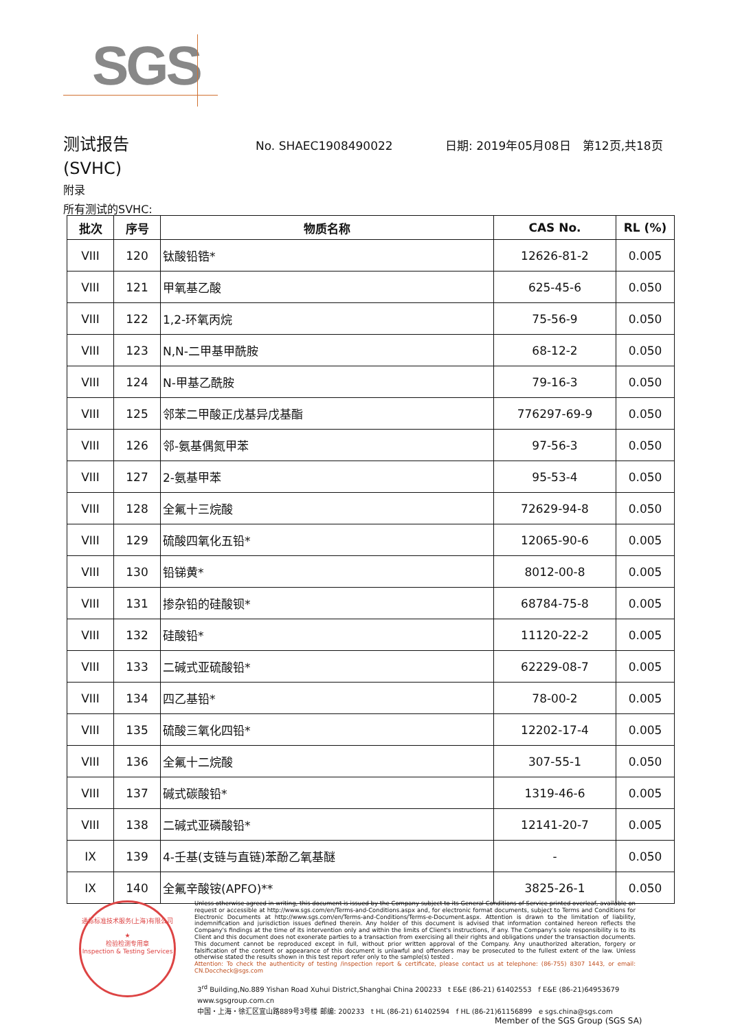SGS
测试报告 No. SHAEC1908490022 日期: 2019年05月08日 第12页,共18页
(SVHC)
附录
所有测试的SVHC:
| 批次 | 序号 | 物质名称 | CAS No. | RL (%) |
| --- | --- | --- | --- | --- |
| VIII | 120 | 钛酸铅锆* | 12626-81-2 | 0.005 |
| VIII | 121 | 甲氧基乙酸 | 625-45-6 | 0.050 |
| VIII | 122 | 1,2-环氧丙烷 | 75-56-9 | 0.050 |
| VIII | 123 | N,N-二甲基甲酰胺 | 68-12-2 | 0.050 |
| VIII | 124 | N-甲基乙酰胺 | 79-16-3 | 0.050 |
| VIII | 125 | 邻苯二甲酸正戊基异戊基酯 | 776297-69-9 | 0.050 |
| VIII | 126 | 邻-氨基偶氮甲苯 | 97-56-3 | 0.050 |
| VIII | 127 | 2-氨基甲苯 | 95-53-4 | 0.050 |
| VIII | 128 | 全氟十三烷酸 | 72629-94-8 | 0.050 |
| VIII | 129 | 硫酸四氧化五铅* | 12065-90-6 | 0.005 |
| VIII | 130 | 铅锑黄* | 8012-00-8 | 0.005 |
| VIII | 131 | 掺杂铅的硅酸钡* | 68784-75-8 | 0.005 |
| VIII | 132 | 硅酸铅* | 11120-22-2 | 0.005 |
| VIII | 133 | 二碱式亚硫酸铅* | 62229-08-7 | 0.005 |
| VIII | 134 | 四乙基铅* | 78-00-2 | 0.005 |
| VIII | 135 | 硫酸三氧化四铅* | 12202-17-4 | 0.005 |
| VIII | 136 | 全氟十二烷酸 | 307-55-1 | 0.050 |
| VIII | 137 | 碱式碳酸铅* | 1319-46-6 | 0.005 |
| VIII | 138 | 二碱式亚磷酸铅* | 12141-20-7 | 0.005 |
| IX | 139 | 4-壬基(支链与直链)苯酚乙氧基醚 | - | 0.050 |
| IX | 140 | 全氟辛酸铵(APFO)** | 3825-26-1 | 0.050 |
通标标准技术服务(上海)有限公司
★
检验检测专用章
Inspection & Testing Services
Unless otherwise agreed in writing, this document is issued by the Company subject to its General Conditions of Service printed overleaf, available on request or accessible at http://www.sgs.com/en/Terms-and-Conditions.aspx and, for electronic format documents, subject to Terms and Conditions for Electronic Documents at http://www.sgs.com/en/Terms-and-Conditions/Terms-e-Document.aspx. Attention is drawn to the limitation of liability, indemnification and jurisdiction issues defined therein. Any holder of this document is advised that information contained hereon reflects the Company's findings at the time of its intervention only and within the limits of Client's instructions, if any. The Company's sole responsibility is to its Client and this document does not exonerate parties to a transaction from exercising all their rights and obligations under the transaction documents. This document cannot be reproduced except in full, without prior written approval of the Company. Any unauthorized alteration, forgery or falsification of the content or appearance of this document is unlawful and offenders may be prosecuted to the fullest extent of the law. Unless otherwise stated the results shown in this test report refer only to the sample(s) tested .
Attention: To check the authenticity of testing /inspection report & certificate, please contact us at telephone: (86-755) 8307 1443, or email: CN.Doccheck@sgs.com
3<sup>rd</sup> Building,No.889 Yishan Road Xuhui District,Shanghai China 200233 t E&E (86-21) 61402553 f E&E (86-21)64953679 www.sgsgroup.com.cn
中国・上海・徐汇区宜山路889号3号楼 邮编: 200233 t HL (86-21) 61402594 f HL (86-21)61156899 e sgs.china@sgs.com
Member of the SGS Group (SGS SA)